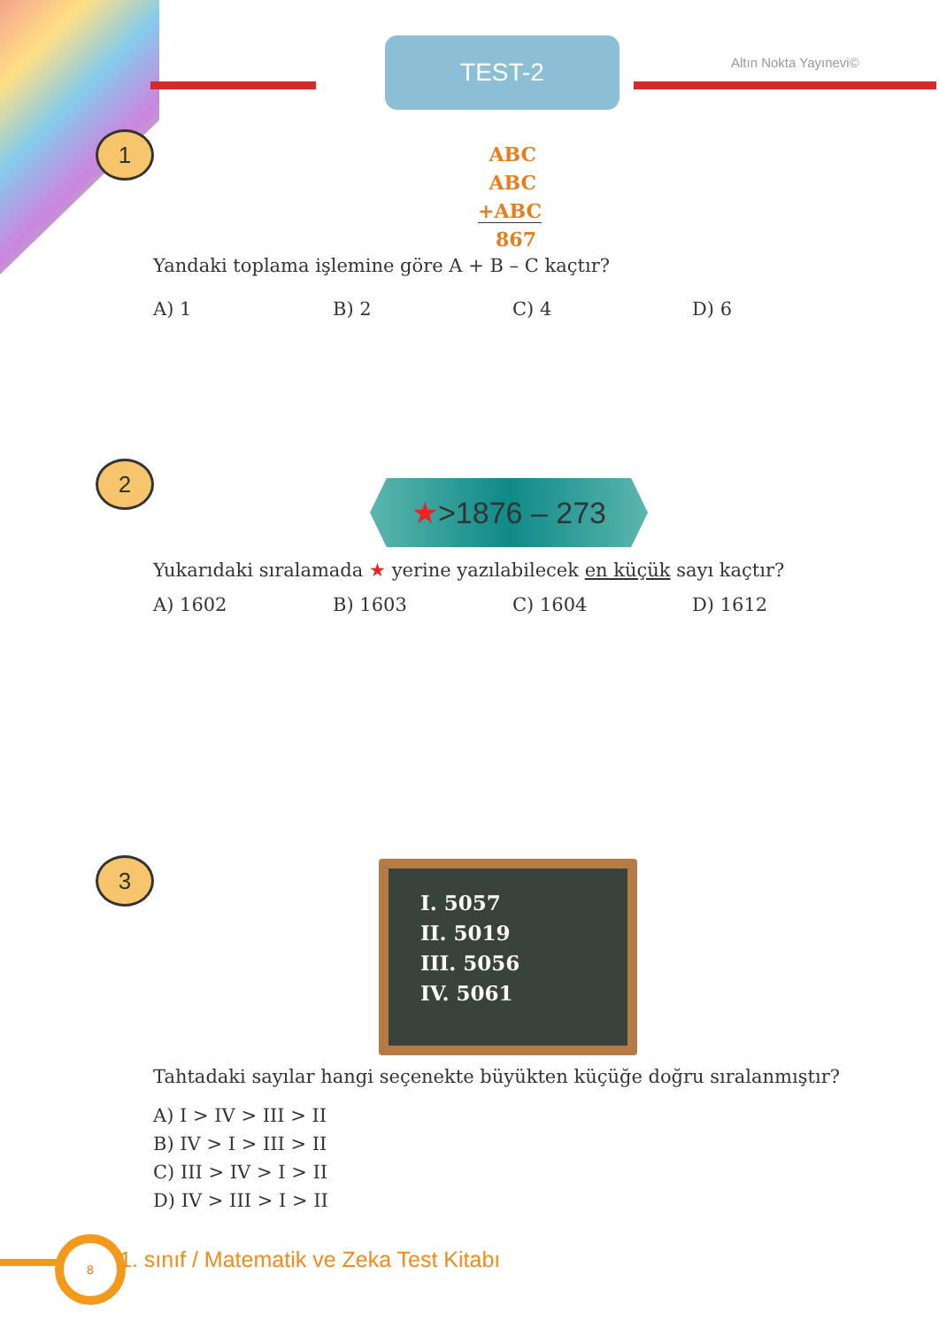TEST-2 Altın Nokta Yayınevi©
1
ABC
ABC
+ABC
867
Yandaki toplama işlemine göre A + B – C kaçtır?
A) 1 B) 2 C) 4 D) 6
2
★>1876 – 273
Yukarıdaki sıralamada ★ yerine yazılabilecek en küçük sayı kaçtır?
A) 1602 B) 1603 C) 1604 D) 1612
3
I. 5057
II. 5019
III. 5056
IV. 5061
Tahtadaki sayılar hangi seçenekte büyükten küçüğe doğru sıralanmıştır?
A) I > IV > III > II
B) IV > I > III > II
C) III > IV > I > II
D) IV > III > I > II
8
1. sınıf / Matematik ve Zeka Test Kitabı